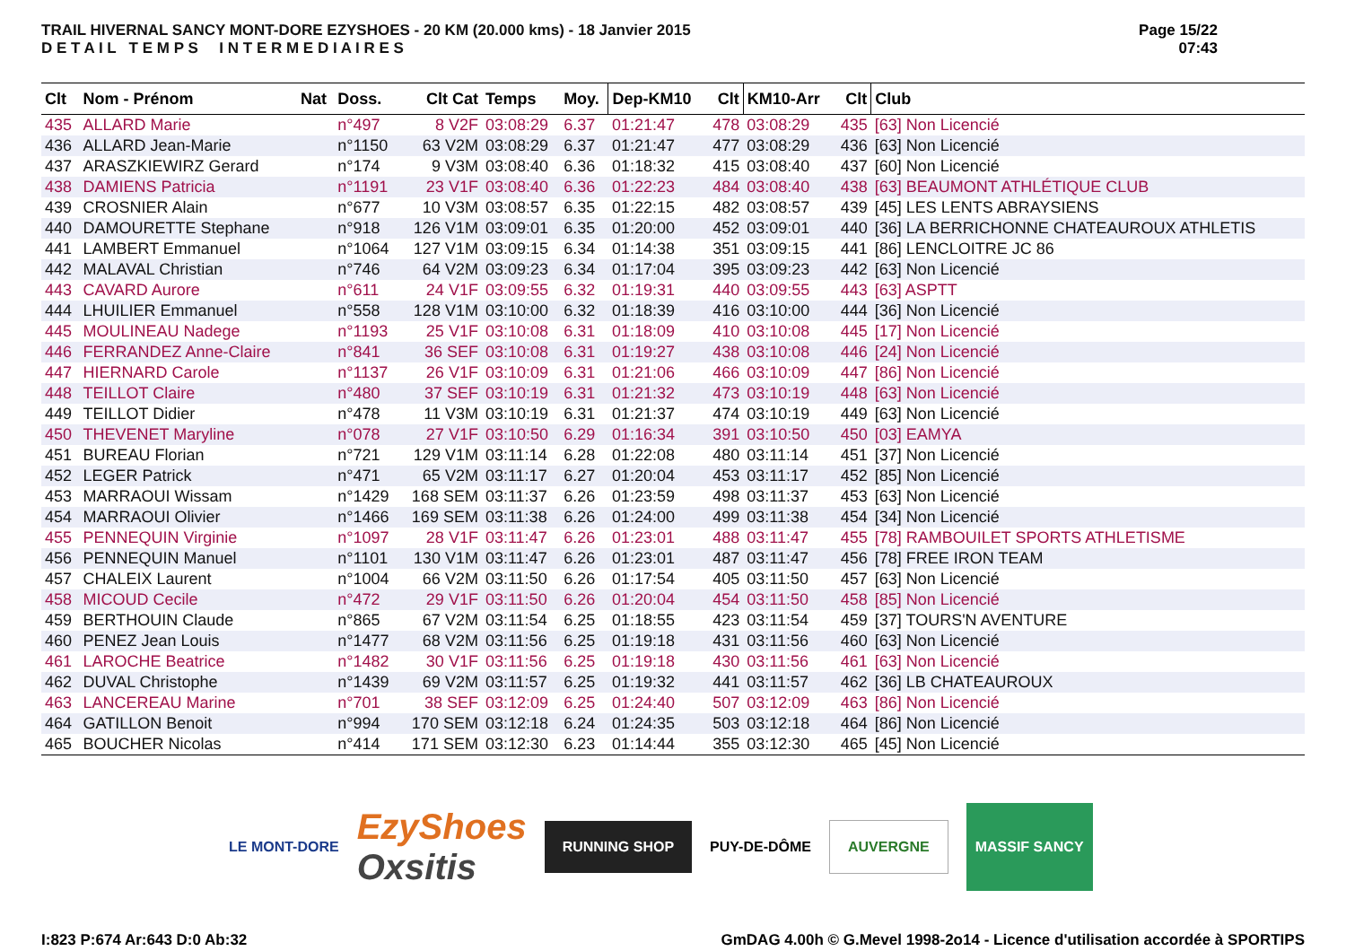TRAIL HIVERNAL SANCY MONT-DORE EZYSHOES - 20 KM (20.000 kms) - 18 Janvier 2015
D E T A I L T E M P S I N T E R M E D I A I R E S
Page 15/22
07:43
| Clt | Nom - Prénom | Nat | Doss. | Clt Cat | Temps | Moy. | Dep-KM10 | Clt | KM10-Arr | Clt | Club |
| --- | --- | --- | --- | --- | --- | --- | --- | --- | --- | --- | --- |
| 435 | ALLARD Marie | | n°497 | 8 V2F | 03:08:29 | 6.37 | 01:21:47 | 478 | 03:08:29 | 435 | [63] Non Licencié |
| 436 | ALLARD Jean-Marie | | n°1150 | 63 V2M | 03:08:29 | 6.37 | 01:21:47 | 477 | 03:08:29 | 436 | [63] Non Licencié |
| 437 | ARASZKIEWIRZ Gerard | | n°174 | 9 V3M | 03:08:40 | 6.36 | 01:18:32 | 415 | 03:08:40 | 437 | [60] Non Licencié |
| 438 | DAMIENS Patricia | | n°1191 | 23 V1F | 03:08:40 | 6.36 | 01:22:23 | 484 | 03:08:40 | 438 | [63] BEAUMONT ATHLÉTIQUE CLUB |
| 439 | CROSNIER Alain | | n°677 | 10 V3M | 03:08:57 | 6.35 | 01:22:15 | 482 | 03:08:57 | 439 | [45] LES LENTS ABRAYSIENS |
| 440 | DAMOURETTE Stephane | | n°918 | 126 V1M | 03:09:01 | 6.35 | 01:20:00 | 452 | 03:09:01 | 440 | [36] LA BERRICHONNE CHATEAUROUX ATHLETIS |
| 441 | LAMBERT Emmanuel | | n°1064 | 127 V1M | 03:09:15 | 6.34 | 01:14:38 | 351 | 03:09:15 | 441 | [86] LENCLOITRE JC 86 |
| 442 | MALAVAL Christian | | n°746 | 64 V2M | 03:09:23 | 6.34 | 01:17:04 | 395 | 03:09:23 | 442 | [63] Non Licencié |
| 443 | CAVARD Aurore | | n°611 | 24 V1F | 03:09:55 | 6.32 | 01:19:31 | 440 | 03:09:55 | 443 | [63] ASPTT |
| 444 | LHUILIER Emmanuel | | n°558 | 128 V1M | 03:10:00 | 6.32 | 01:18:39 | 416 | 03:10:00 | 444 | [36] Non Licencié |
| 445 | MOULINEAU Nadege | | n°1193 | 25 V1F | 03:10:08 | 6.31 | 01:18:09 | 410 | 03:10:08 | 445 | [17] Non Licencié |
| 446 | FERRANDEZ Anne-Claire | | n°841 | 36 SEF | 03:10:08 | 6.31 | 01:19:27 | 438 | 03:10:08 | 446 | [24] Non Licencié |
| 447 | HIERNARD Carole | | n°1137 | 26 V1F | 03:10:09 | 6.31 | 01:21:06 | 466 | 03:10:09 | 447 | [86] Non Licencié |
| 448 | TEILLOT Claire | | n°480 | 37 SEF | 03:10:19 | 6.31 | 01:21:32 | 473 | 03:10:19 | 448 | [63] Non Licencié |
| 449 | TEILLOT Didier | | n°478 | 11 V3M | 03:10:19 | 6.31 | 01:21:37 | 474 | 03:10:19 | 449 | [63] Non Licencié |
| 450 | THEVENET Maryline | | n°078 | 27 V1F | 03:10:50 | 6.29 | 01:16:34 | 391 | 03:10:50 | 450 | [03] EAMYA |
| 451 | BUREAU Florian | | n°721 | 129 V1M | 03:11:14 | 6.28 | 01:22:08 | 480 | 03:11:14 | 451 | [37] Non Licencié |
| 452 | LEGER Patrick | | n°471 | 65 V2M | 03:11:17 | 6.27 | 01:20:04 | 453 | 03:11:17 | 452 | [85] Non Licencié |
| 453 | MARRAOUI Wissam | | n°1429 | 168 SEM | 03:11:37 | 6.26 | 01:23:59 | 498 | 03:11:37 | 453 | [63] Non Licencié |
| 454 | MARRAOUI Olivier | | n°1466 | 169 SEM | 03:11:38 | 6.26 | 01:24:00 | 499 | 03:11:38 | 454 | [34] Non Licencié |
| 455 | PENNEQUIN Virginie | | n°1097 | 28 V1F | 03:11:47 | 6.26 | 01:23:01 | 488 | 03:11:47 | 455 | [78] RAMBOUILET SPORTS ATHLETISME |
| 456 | PENNEQUIN Manuel | | n°1101 | 130 V1M | 03:11:47 | 6.26 | 01:23:01 | 487 | 03:11:47 | 456 | [78] FREE IRON TEAM |
| 457 | CHALEIX Laurent | | n°1004 | 66 V2M | 03:11:50 | 6.26 | 01:17:54 | 405 | 03:11:50 | 457 | [63] Non Licencié |
| 458 | MICOUD Cecile | | n°472 | 29 V1F | 03:11:50 | 6.26 | 01:20:04 | 454 | 03:11:50 | 458 | [85] Non Licencié |
| 459 | BERTHOUIN Claude | | n°865 | 67 V2M | 03:11:54 | 6.25 | 01:18:55 | 423 | 03:11:54 | 459 | [37] TOURS'N AVENTURE |
| 460 | PENEZ Jean Louis | | n°1477 | 68 V2M | 03:11:56 | 6.25 | 01:19:18 | 431 | 03:11:56 | 460 | [63] Non Licencié |
| 461 | LAROCHE Beatrice | | n°1482 | 30 V1F | 03:11:56 | 6.25 | 01:19:18 | 430 | 03:11:56 | 461 | [63] Non Licencié |
| 462 | DUVAL Christophe | | n°1439 | 69 V2M | 03:11:57 | 6.25 | 01:19:32 | 441 | 03:11:57 | 462 | [36] LB CHATEAUROUX |
| 463 | LANCEREAU Marine | | n°701 | 38 SEF | 03:12:09 | 6.25 | 01:24:40 | 507 | 03:12:09 | 463 | [86] Non Licencié |
| 464 | GATILLON Benoit | | n°994 | 170 SEM | 03:12:18 | 6.24 | 01:24:35 | 503 | 03:12:18 | 464 | [86] Non Licencié |
| 465 | BOUCHER Nicolas | | n°414 | 171 SEM | 03:12:30 | 6.23 | 01:14:44 | 355 | 03:12:30 | 465 | [45] Non Licencié |
LE MONT-DORE
EzyShoes
Oxsitis
RUNNING SHOP
PUY-DE-DÔME
AUVERGNE
MASSIF SANCY
I:823 P:674 Ar:643 D:0 Ab:32
GmDAG 4.00h © G.Mevel 1998-2o14 - Licence d'utilisation accordée à SPORTIPS